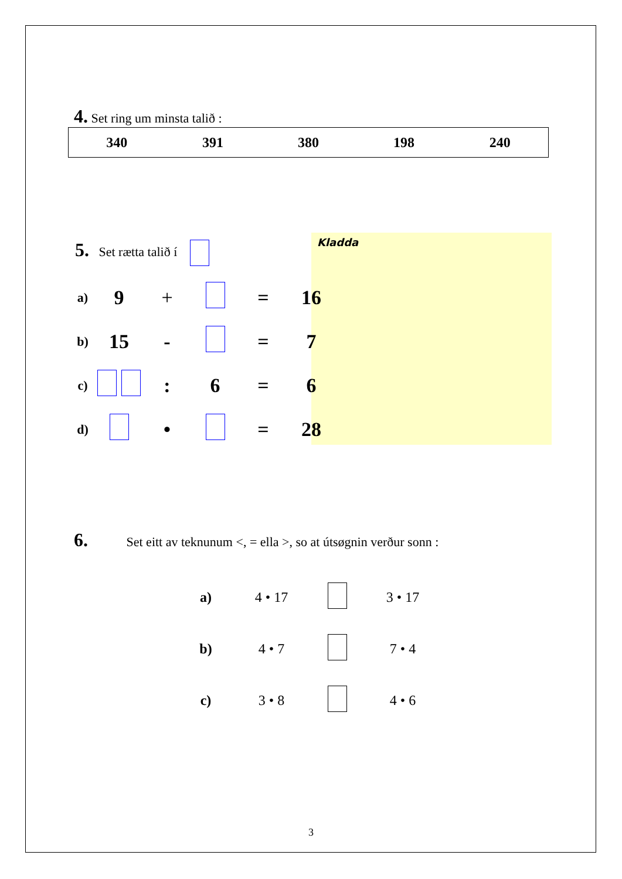4. Set ring um minsta talið :
| 340 | 391 | 380 | 198 | 240 |
5. Set rætta talið í
Kladda
| a) | 9 | + | | = | 16 |
| b) | 15 | - | | = | 7 |
| c) | | : | 6 | = | 6 |
| d) | | • | | = | 28 |
6. Set eitt av teknunum <, = ella >, so at útsøgnin verður sonn :
| a) | 4 • 17 | | 3 • 17 |
| b) | 4 • 7 | | 7 • 4 |
| c) | 3 • 8 | | 4 • 6 |
3